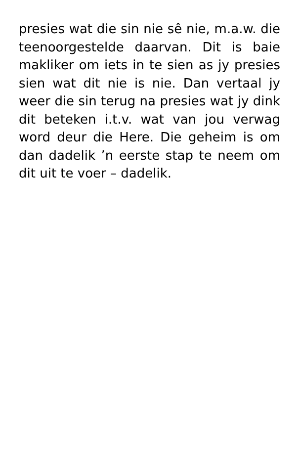presies wat die sin nie sê nie, m.a.w. die teenoorgestelde daarvan. Dit is baie makliker om iets in te sien as jy presies sien wat dit nie is nie. Dan vertaal jy weer die sin terug na presies wat jy dink dit beteken i.t.v. wat van jou verwag word deur die Here. Die geheim is om dan dadelik ’n eerste stap te neem om dit uit te voer – dadelik.